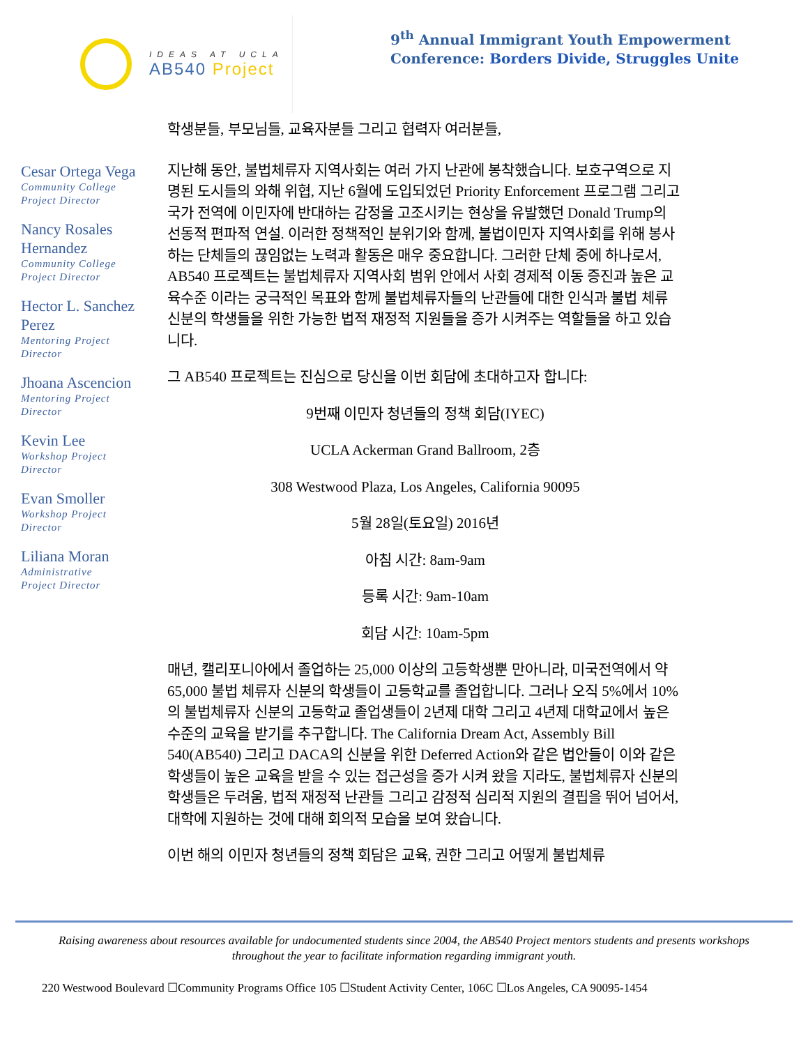IDEAS AT UCLA
AB540 Project
9<sup>th</sup> Annual Immigrant Youth Empowerment
Conference: Borders Divide, Struggles Unite
Cesar Ortega Vega
Community College
Project Director
Nancy Rosales Hernandez
Community College
Project Director
Hector L. Sanchez Perez
Mentoring Project
Director
Jhoana Ascencion
Mentoring Project
Director
Kevin Lee
Workshop Project
Director
Evan Smoller
Workshop Project
Director
Liliana Moran
Administrative
Project Director
학생분들, 부모님들, 교육자분들 그리고 협력자 여러분들,
지난해 동안, 불법체류자 지역사회는 여러 가지 난관에 봉착했습니다. 보호구역으로 지명된 도시들의 와해 위협, 지난 6월에 도입되었던 Priority Enforcement 프로그램 그리고 국가 전역에 이민자에 반대하는 감정을 고조시키는 현상을 유발했던 Donald Trump의 선동적 편파적 연설. 이러한 정책적인 분위기와 함께, 불법이민자 지역사회를 위해 봉사하는 단체들의 끊임없는 노력과 활동은 매우 중요합니다. 그러한 단체 중에 하나로서, AB540 프로젝트는 불법체류자 지역사회 범위 안에서 사회 경제적 이동 증진과 높은 교육수준 이라는 궁극적인 목표와 함께 불법체류자들의 난관들에 대한 인식과 불법 체류 신분의 학생들을 위한 가능한 법적 재정적 지원들을 증가 시켜주는 역할들을 하고 있습니다.
그 AB540 프로젝트는 진심으로 당신을 이번 회담에 초대하고자 합니다:
9번째 이민자 청년들의 정책 회담(IYEC)
UCLA Ackerman Grand Ballroom, 2층
308 Westwood Plaza, Los Angeles, California 90095
5월 28일(토요일) 2016년
아침 시간: 8am-9am
등록 시간: 9am-10am
회담 시간: 10am-5pm
매년, 캘리포니아에서 졸업하는 25,000 이상의 고등학생뿐 만아니라, 미국전역에서 약 65,000 불법 체류자 신분의 학생들이 고등학교를 졸업합니다. 그러나 오직 5%에서 10%의 불법체류자 신분의 고등학교 졸업생들이 2년제 대학 그리고 4년제 대학교에서 높은 수준의 교육을 받기를 추구합니다. The California Dream Act, Assembly Bill 540(AB540) 그리고 DACA의 신분을 위한 Deferred Action와 같은 법안들이 이와 같은 학생들이 높은 교육을 받을 수 있는 접근성을 증가 시켜 왔을 지라도, 불법체류자 신분의 학생들은 두려움, 법적 재정적 난관들 그리고 감정적 심리적 지원의 결핍을 뛰어 넘어서, 대학에 지원하는 것에 대해 회의적 모습을 보여 왔습니다.
이번 해의 이민자 청년들의 정책 회담은 교육, 권한 그리고 어떻게 불법체류
Raising awareness about resources available for undocumented students since 2004, the AB540 Project mentors students and presents workshops throughout the year to facilitate information regarding immigrant youth.
220 Westwood Boulevard ☐Community Programs Office 105 ☐Student Activity Center, 106C ☐Los Angeles, CA 90095-1454